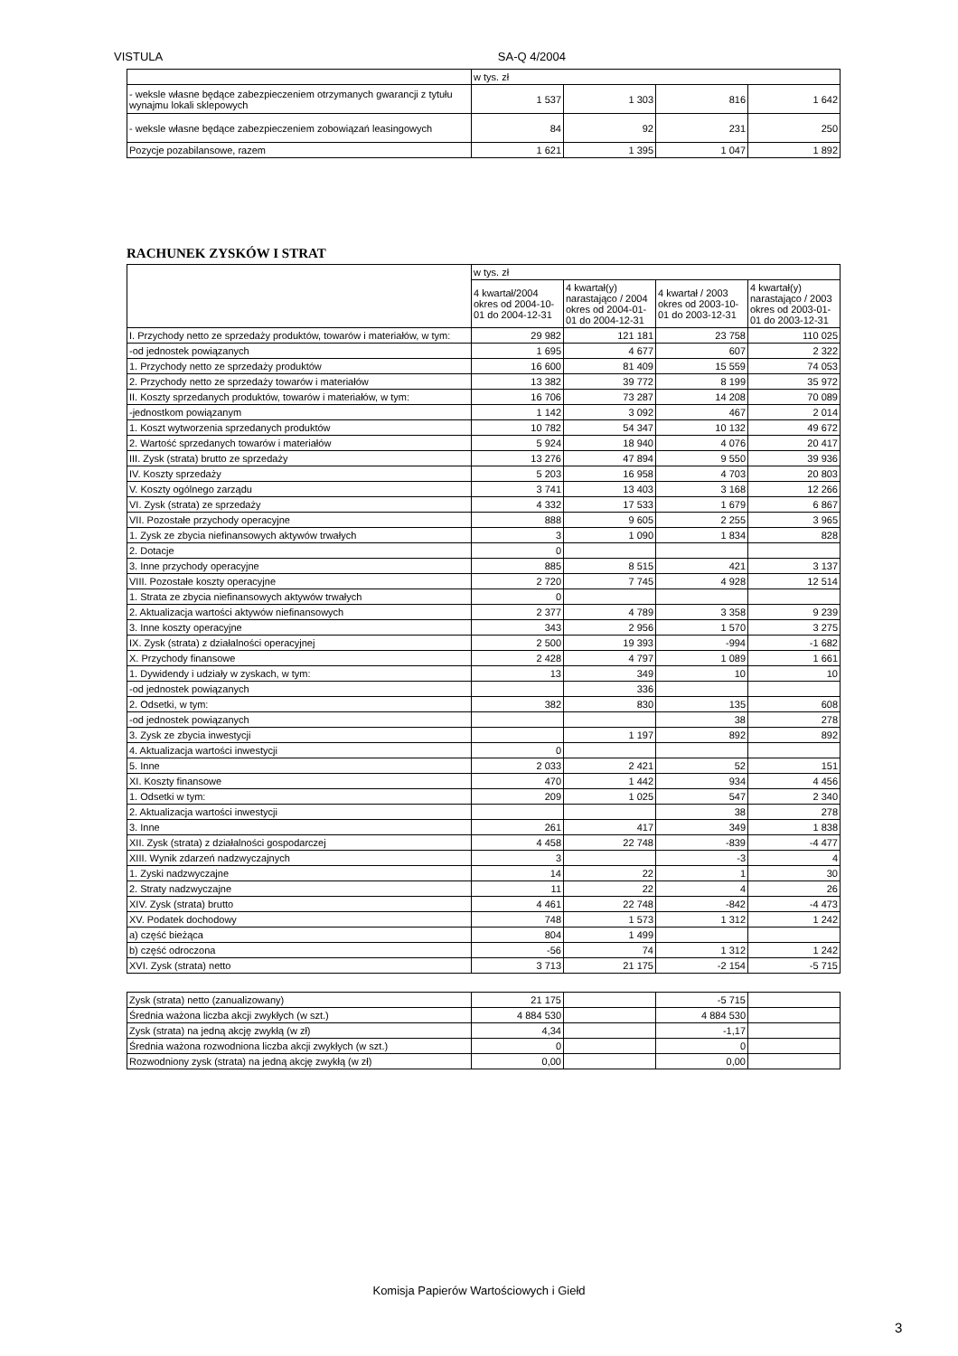VISTULA SA-Q 4/2004
| | w tys. zł | | | |
| - weksle własne będące zabezpieczeniem otrzymanych gwarancji z tytułu wynajmu lokali sklepowych | 1 537 | 1 303 | 816 | 1 642 |
| - weksle własne będące zabezpieczeniem zobowiązań leasingowych | 84 | 92 | 231 | 250 |
| Pozycje pozabilansowe, razem | 1 621 | 1 395 | 1 047 | 1 892 |
RACHUNEK ZYSKÓW I STRAT
| | w tys. zł | | | |
| | 4 kwartał/2004 okres od 2004-10-01 do 2004-12-31 | 4 kwartał(y) narastająco / 2004 okres od 2004-01-01 do 2004-12-31 | 4 kwartał / 2003 okres od 2003-10-01 do 2003-12-31 | 4 kwartał(y) narastająco / 2003 okres od 2003-01-01 do 2003-12-31 |
| I. Przychody netto ze sprzedaży produktów, towarów i materiałów, w tym: | 29 982 | 121 181 | 23 758 | 110 025 |
| -od jednostek powiązanych | 1 695 | 4 677 | 607 | 2 322 |
| 1. Przychody netto ze sprzedaży produktów | 16 600 | 81 409 | 15 559 | 74 053 |
| 2. Przychody netto ze sprzedaży towarów i materiałów | 13 382 | 39 772 | 8 199 | 35 972 |
| II. Koszty sprzedanych produktów, towarów i materiałów, w tym: | 16 706 | 73 287 | 14 208 | 70 089 |
| -jednostkom powiązanym | 1 142 | 3 092 | 467 | 2 014 |
| 1. Koszt wytworzenia sprzedanych produktów | 10 782 | 54 347 | 10 132 | 49 672 |
| 2. Wartość sprzedanych towarów i materiałów | 5 924 | 18 940 | 4 076 | 20 417 |
| III. Zysk (strata) brutto ze sprzedaży | 13 276 | 47 894 | 9 550 | 39 936 |
| IV. Koszty sprzedaży | 5 203 | 16 958 | 4 703 | 20 803 |
| V. Koszty ogólnego zarządu | 3 741 | 13 403 | 3 168 | 12 266 |
| VI. Zysk (strata) ze sprzedaży | 4 332 | 17 533 | 1 679 | 6 867 |
| VII. Pozostałe przychody operacyjne | 888 | 9 605 | 2 255 | 3 965 |
| 1. Zysk ze zbycia niefinansowych aktywów trwałych | 3 | 1 090 | 1 834 | 828 |
| 2. Dotacje | 0 | | | |
| 3. Inne przychody operacyjne | 885 | 8 515 | 421 | 3 137 |
| VIII. Pozostałe koszty operacyjne | 2 720 | 7 745 | 4 928 | 12 514 |
| 1. Strata ze zbycia niefinansowych aktywów trwałych | 0 | | | |
| 2. Aktualizacja wartości aktywów niefinansowych | 2 377 | 4 789 | 3 358 | 9 239 |
| 3. Inne koszty operacyjne | 343 | 2 956 | 1 570 | 3 275 |
| IX. Zysk (strata) z działalności operacyjnej | 2 500 | 19 393 | -994 | -1 682 |
| X. Przychody finansowe | 2 428 | 4 797 | 1 089 | 1 661 |
| 1. Dywidendy i udziały w zyskach, w tym: | 13 | 349 | 10 | 10 |
| -od jednostek powiązanych | | 336 | | |
| 2. Odsetki, w tym: | 382 | 830 | 135 | 608 |
| -od jednostek powiązanych | | | 38 | 278 |
| 3. Zysk ze zbycia inwestycji | | 1 197 | 892 | 892 |
| 4. Aktualizacja wartości inwestycji | 0 | | | |
| 5. Inne | 2 033 | 2 421 | 52 | 151 |
| XI. Koszty finansowe | 470 | 1 442 | 934 | 4 456 |
| 1. Odsetki w tym: | 209 | 1 025 | 547 | 2 340 |
| 2. Aktualizacja wartości inwestycji | | | 38 | 278 |
| 3. Inne | 261 | 417 | 349 | 1 838 |
| XII. Zysk (strata) z działalności gospodarczej | 4 458 | 22 748 | -839 | -4 477 |
| XIII. Wynik zdarzeń nadzwyczajnych | 3 | | -3 | 4 |
| 1. Zyski nadzwyczajne | 14 | 22 | 1 | 30 |
| 2. Straty nadzwyczajne | 11 | 22 | 4 | 26 |
| XIV. Zysk (strata) brutto | 4 461 | 22 748 | -842 | -4 473 |
| XV. Podatek dochodowy | 748 | 1 573 | 1 312 | 1 242 |
| a) część bieżąca | 804 | 1 499 | | |
| b) część odroczona | -56 | 74 | 1 312 | 1 242 |
| XVI. Zysk (strata) netto | 3 713 | 21 175 | -2 154 | -5 715 |
| Zysk (strata) netto (zanualizowany) | 21 175 | | -5 715 | |
| Średnia ważona liczba akcji zwykłych (w szt.) | 4 884 530 | | 4 884 530 | |
| Zysk (strata) na jedną akcję zwykłą (w zł) | 4,34 | | -1,17 | |
| Średnia ważona rozwodniona liczba akcji zwykłych (w szt.) | 0 | | 0 | |
| Rozwodniony zysk (strata) na jedną akcję zwykłą (w zł) | 0,00 | | 0,00 | |
Komisja Papierów Wartościowych i Giełd
3